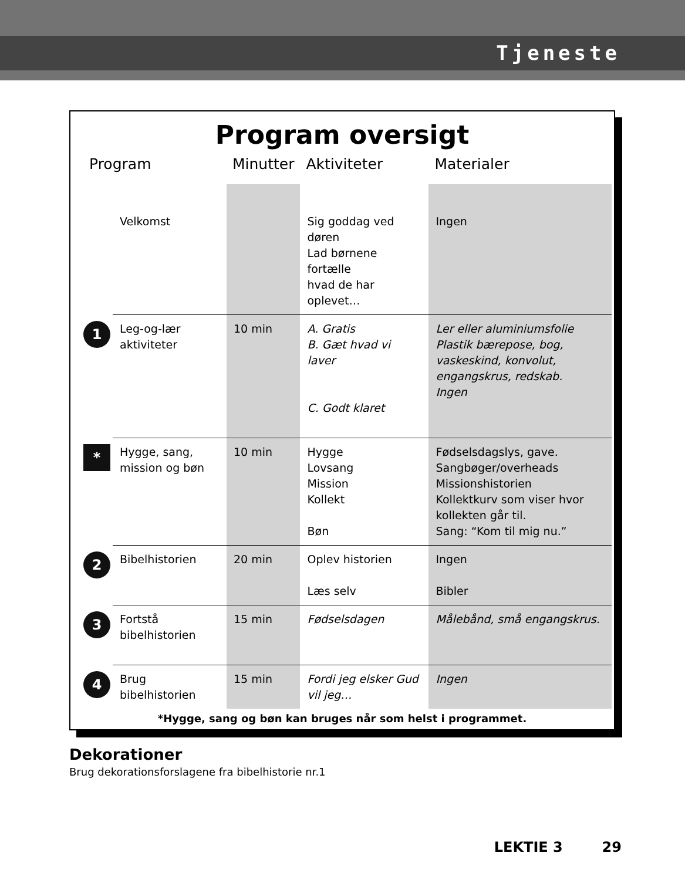Tjeneste
Program oversigt
| Program | | Minutter | Aktiviteter | Materialer |
| --- | --- | --- | --- | --- |
| | Velkomst | | Sig goddag ved døren Lad børnene fortælle hvad de har oplevet… | Ingen |
| 1 | Leg-og-lær aktiviteter | 10 min | A. Gratis B. Gæt hvad vi laver C. Godt klaret | Ler eller aluminiumsfolie Plastik bærepose, bog, vaskeskind, konvolut, engangskrus, redskab. Ingen |
| * | Hygge, sang, mission og bøn | 10 min | Hygge Lovsang Mission Kollekt Bøn | Fødselsdagslys, gave. Sangbøger/overheads Missionshistorien Kollektkurv som viser hvor kollekten går til. Sang: “Kom til mig nu.” |
| 2 | Bibelhistorien | 20 min | Oplev historien Læs selv | Ingen Bibler |
| 3 | Fortstå bibelhistorien | 15 min | Fødselsdagen | Målebånd, små engangskrus. |
| 4 | Brug bibelhistorien | 15 min | Fordi jeg elsker Gud vil jeg… | Ingen |
*Hygge, sang og bøn kan bruges når som helst i programmet.
Dekorationer
Brug dekorationsforslagene fra bibelhistorie nr.1
LEKTIE 3 29